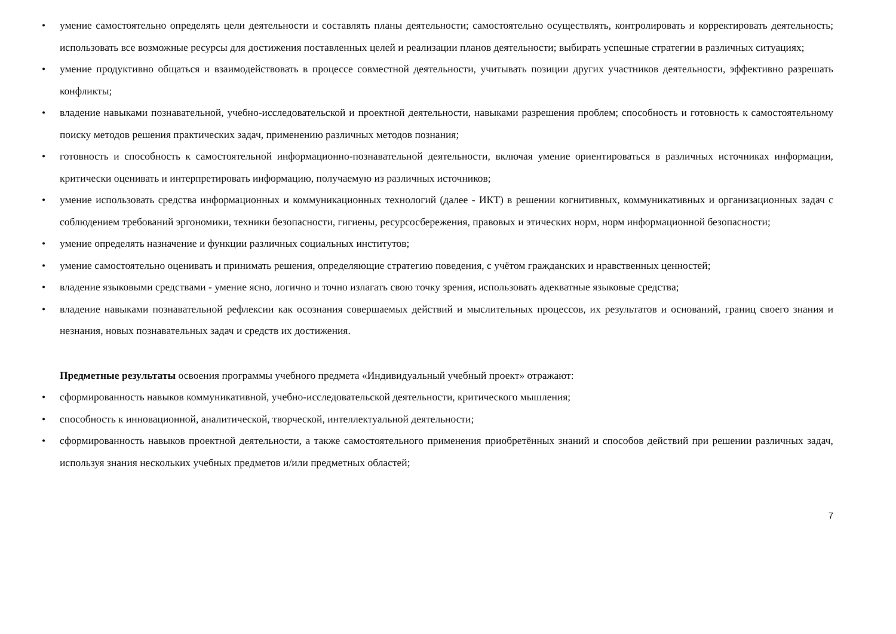• умение самостоятельно определять цели деятельности и составлять планы деятельности; самостоятельно осуществлять, контролировать и корректировать деятельность; использовать все возможные ресурсы для достижения поставленных целей и реализации планов деятельности; выбирать успешные стратегии в различных ситуациях;
• умение продуктивно общаться и взаимодействовать в процессе совместной деятельности, учитывать позиции других участников деятельности, эффективно разрешать конфликты;
• владение навыками познавательной, учебно-исследовательской и проектной деятельности, навыками разрешения проблем; способность и готовность к самостоятельному поиску методов решения практических задач, применению различных методов познания;
• готовность и способность к самостоятельной информационно-познавательной деятельности, включая умение ориентироваться в различных источниках информации, критически оценивать и интерпретировать информацию, получаемую из различных источников;
• умение использовать средства информационных и коммуникационных технологий (далее - ИКТ) в решении когнитивных, коммуникативных и организационных задач с соблюдением требований эргономики, техники безопасности, гигиены, ресурсосбережения, правовых и этических норм, норм информационной безопасности;
• умение определять назначение и функции различных социальных институтов;
• умение самостоятельно оценивать и принимать решения, определяющие стратегию поведения, с учётом гражданских и нравственных ценностей;
• владение языковыми средствами - умение ясно, логично и точно излагать свою точку зрения, использовать адекватные языковые средства;
• владение навыками познавательной рефлексии как осознания совершаемых действий и мыслительных процессов, их результатов и оснований, границ своего знания и незнания, новых познавательных задач и средств их достижения.
Предметные результаты освоения программы учебного предмета «Индивидуальный учебный проект» отражают:
• сформированность навыков коммуникативной, учебно-исследовательской деятельности, критического мышления;
• способность к инновационной, аналитической, творческой, интеллектуальной деятельности;
• сформированность навыков проектной деятельности, а также самостоятельного применения приобретённых знаний и способов действий при решении различных задач, используя знания нескольких учебных предметов и/или предметных областей;
7